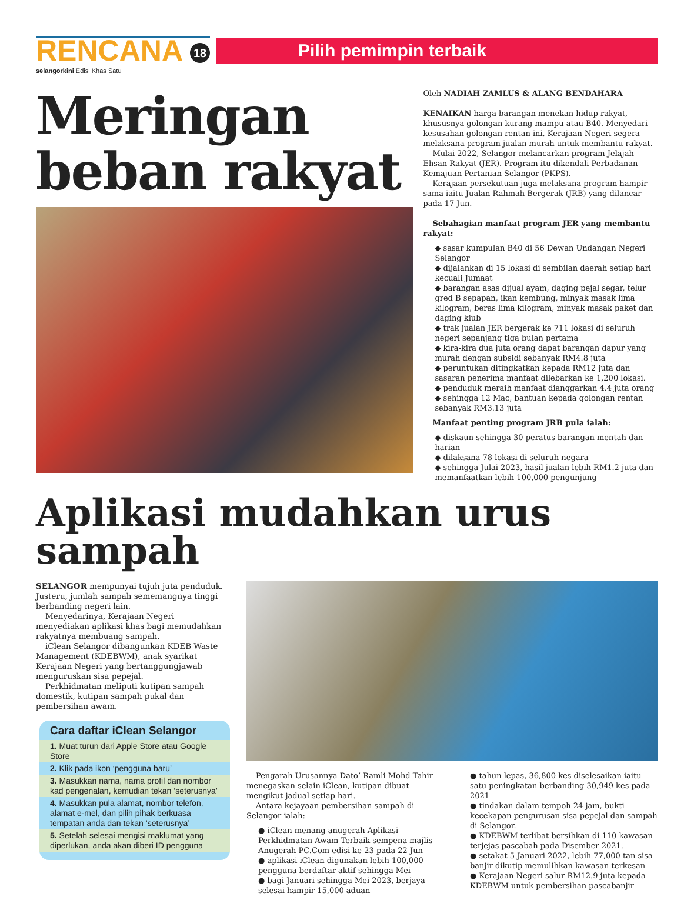RENCANA 18
Pilih pemimpin terbaik
selangorkini Edisi Khas Satu
Meringan beban rakyat
Oleh NADIAH ZAMLUS & ALANG BENDAHARA
KENAIKAN harga barangan menekan hidup rakyat, khususnya golongan kurang mampu atau B40. Menyedari kesusahan golongan rentan ini, Kerajaan Negeri segera melaksana program jualan murah untuk membantu rakyat.
Mulai 2022, Selangor melancarkan program Jelajah Ehsan Rakyat (JER). Program itu dikendali Perbadanan Kemajuan Pertanian Selangor (PKPS).
Kerajaan persekutuan juga melaksana program hampir sama iaitu Jualan Rahmah Bergerak (JRB) yang dilancar pada 17 Jun.
Sebahagian manfaat program JER yang membantu rakyat:
◆ sasar kumpulan B40 di 56 Dewan Undangan Negeri Selangor
◆ dijalankan di 15 lokasi di sembilan daerah setiap hari kecuali Jumaat
◆ barangan asas dijual ayam, daging pejal segar, telur gred B sepapan, ikan kembung, minyak masak lima kilogram, beras lima kilogram, minyak masak paket dan daging kiub
◆ trak jualan JER bergerak ke 711 lokasi di seluruh negeri sepanjang tiga bulan pertama
◆ kira-kira dua juta orang dapat barangan dapur yang murah dengan subsidi sebanyak RM4.8 juta
◆ peruntukan ditingkatkan kepada RM12 juta dan sasaran penerima manfaat dilebarkan ke 1,200 lokasi.
◆ penduduk meraih manfaat dianggarkan 4.4 juta orang
◆ sehingga 12 Mac, bantuan kepada golongan rentan sebanyak RM3.13 juta
Manfaat penting program JRB pula ialah:
◆ diskaun sehingga 30 peratus barangan mentah dan harian
◆ dilaksana 78 lokasi di seluruh negara
◆ sehingga Julai 2023, hasil jualan lebih RM1.2 juta dan memanfaatkan lebih 100,000 pengunjung
Aplikasi mudahkan urus sampah
SELANGOR mempunyai tujuh juta penduduk. Justeru, jumlah sampah sememangnya tinggi berbanding negeri lain.
Menyedarinya, Kerajaan Negeri menyediakan aplikasi khas bagi memudahkan rakyatnya membuang sampah.
iClean Selangor dibangunkan KDEB Waste Management (KDEBWM), anak syarikat Kerajaan Negeri yang bertanggungjawab menguruskan sisa pepejal.
Perkhidmatan meliputi kutipan sampah domestik, kutipan sampah pukal dan pembersihan awam.
Cara daftar iClean Selangor
1. Muat turun dari Apple Store atau Google Store
2. Klik pada ikon ‘pengguna baru’
3. Masukkan nama, nama profil dan nombor kad pengenalan, kemudian tekan ‘seterusnya’
4. Masukkan pula alamat, nombor telefon, alamat e-mel, dan pilih pihak berkuasa tempatan anda dan tekan ‘seterusnya’
5. Setelah selesai mengisi maklumat yang diperlukan, anda akan diberi ID pengguna
Pengarah Urusannya Dato’ Ramli Mohd Tahir menegaskan selain iClean, kutipan dibuat mengikut jadual setiap hari.
Antara kejayaan pembersihan sampah di Selangor ialah:
● iClean menang anugerah Aplikasi Perkhidmatan Awam Terbaik sempena majlis Anugerah PC.Com edisi ke-23 pada 22 Jun
● aplikasi iClean digunakan lebih 100,000 pengguna berdaftar aktif sehingga Mei
● bagi Januari sehingga Mei 2023, berjaya selesai hampir 15,000 aduan
● tahun lepas, 36,800 kes diselesaikan iaitu satu peningkatan berbanding 30,949 kes pada 2021
● tindakan dalam tempoh 24 jam, bukti kecekapan pengurusan sisa pepejal dan sampah di Selangor.
● KDEBWM terlibat bersihkan di 110 kawasan terjejas pascabah pada Disember 2021.
● setakat 5 Januari 2022, lebih 77,000 tan sisa banjir dikutip memulihkan kawasan terkesan
● Kerajaan Negeri salur RM12.9 juta kepada KDEBWM untuk pembersihan pascabanjir